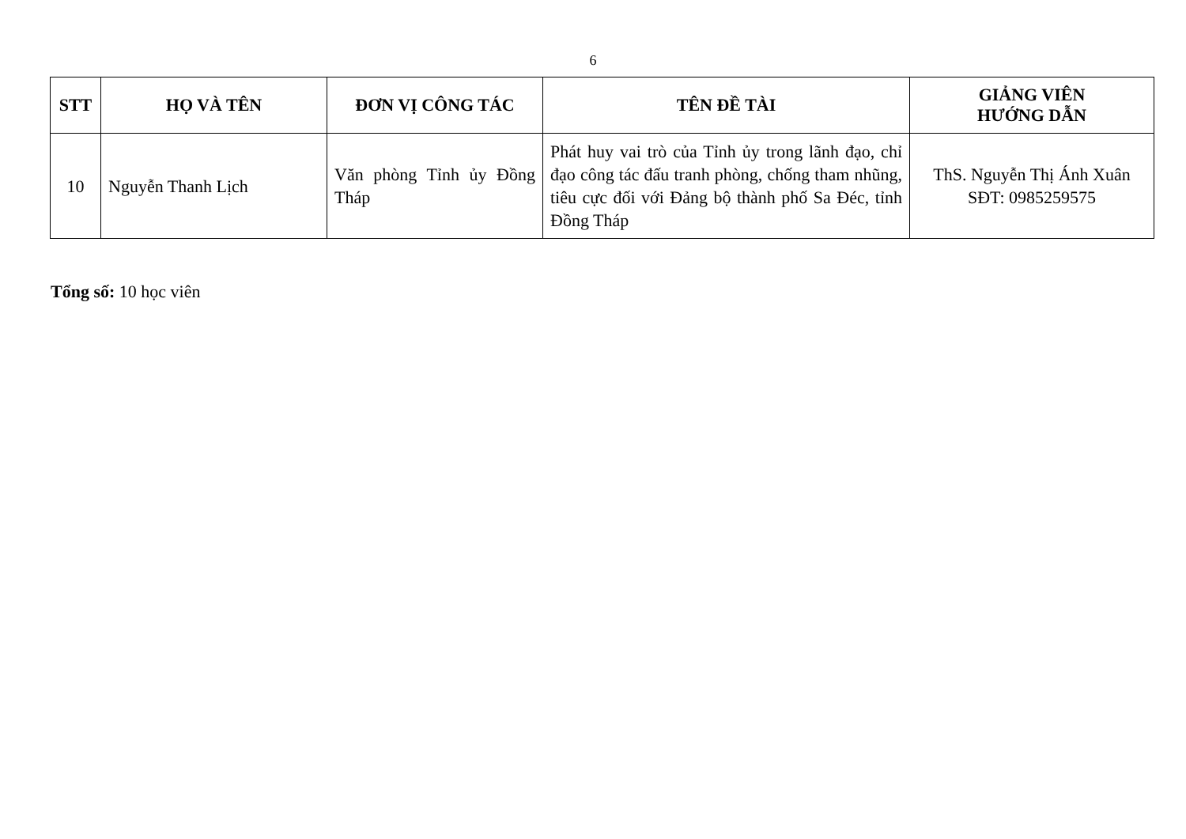6
| STT | HỌ VÀ TÊN | ĐƠN VỊ CÔNG TÁC | TÊN ĐỀ TÀI | GIẢNG VIÊN HƯỚNG DẪN |
| --- | --- | --- | --- | --- |
| 10 | Nguyễn Thanh Lịch | Văn phòng Tỉnh ủy Đồng Tháp | Phát huy vai trò của Tỉnh ủy trong lãnh đạo, chỉ đạo công tác đấu tranh phòng, chống tham nhũng, tiêu cực đối với Đảng bộ thành phố Sa Đéc, tỉnh Đồng Tháp | ThS. Nguyễn Thị Ánh Xuân SĐT: 0985259575 |
Tổng số: 10 học viên